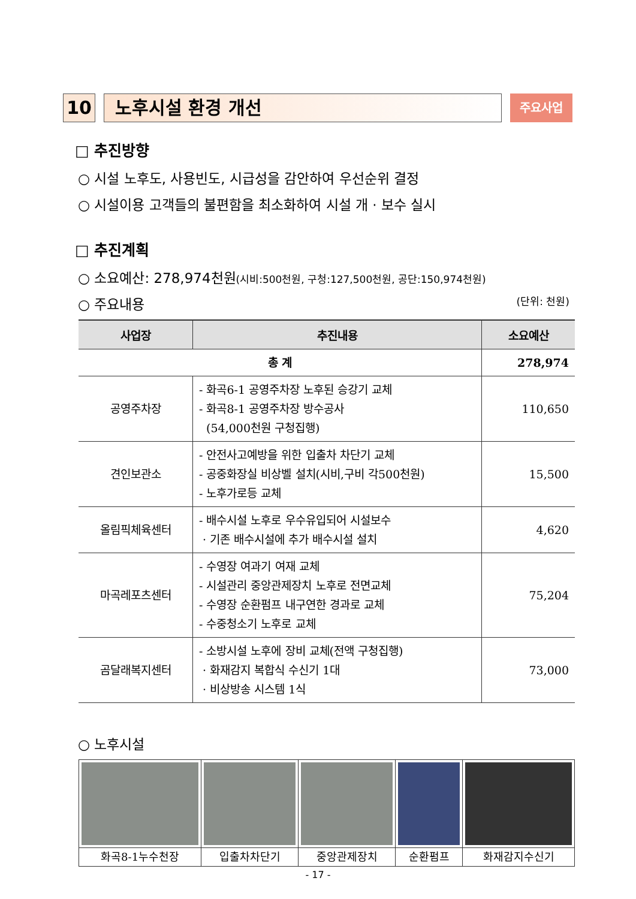10 노후시설 환경 개선
주요사업
□ 추진방향
○ 시설 노후도, 사용빈도, 시급성을 감안하여 우선순위 결정
○ 시설이용 고객들의 불편함을 최소화하여 시설 개 · 보수 실시
□ 추진계획
○ 소요예산: 278,974천원(시비:500천원, 구청:127,500천원, 공단:150,974천원)
○ 주요내용 (단위: 천원)
| 사업장 | 추진내용 | 소요예산 |
| --- | --- | --- |
| 총 계 | | 278,974 |
| 공영주차장 | - 화곡6-1 공영주차장 노후된 승강기 교체 - 화곡8-1 공영주차장 방수공사 (54,000천원 구청집행) | 110,650 |
| 견인보관소 | - 안전사고예방을 위한 입출차 차단기 교체 - 공중화장실 비상벨 설치(시비,구비 각500천원) - 노후가로등 교체 | 15,500 |
| 올림픽체육센터 | - 배수시설 노후로 우수유입되어 시설보수 · 기존 배수시설에 추가 배수시설 설치 | 4,620 |
| 마곡레포츠센터 | - 수영장 여과기 여재 교체 - 시설관리 중앙관제장치 노후로 전면교체 - 수영장 순환펌프 내구연한 경과로 교체 - 수중청소기 노후로 교체 | 75,204 |
| 곰달래복지센터 | - 소방시설 노후에 장비 교체(전액 구청집행) · 화재감지 복합식 수신기 1대 · 비상방송 시스템 1식 | 73,000 |
○ 노후시설
| 화곡8-1누수천장 | 입출차차단기 | 중앙관제장치 | 순환펌프 | 화재감지수신기 |
- 17 -